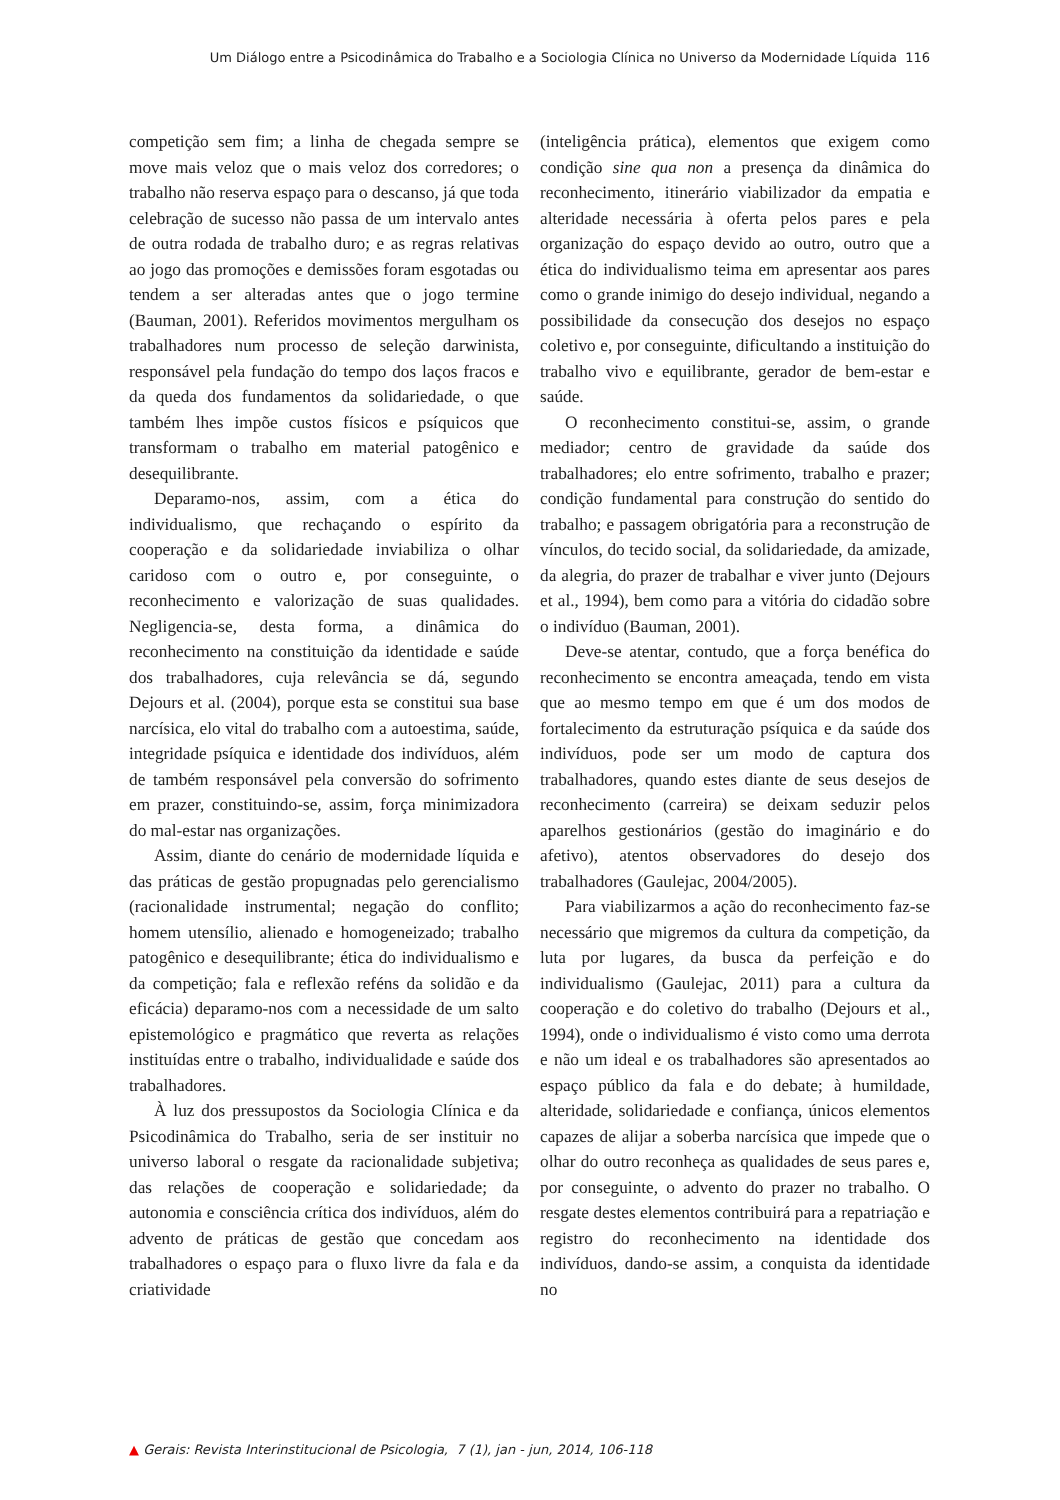Um Diálogo entre a Psicodinâmica do Trabalho e a Sociologia Clínica no Universo da Modernidade Líquida 116
competição sem fim; a linha de chegada sempre se move mais veloz que o mais veloz dos corredores; o trabalho não reserva espaço para o descanso, já que toda celebração de sucesso não passa de um intervalo antes de outra rodada de trabalho duro; e as regras relativas ao jogo das promoções e demissões foram esgotadas ou tendem a ser alteradas antes que o jogo termine (Bauman, 2001). Referidos movimentos mergulham os trabalhadores num processo de seleção darwinista, responsável pela fundação do tempo dos laços fracos e da queda dos fundamentos da solidariedade, o que também lhes impõe custos físicos e psíquicos que transformam o trabalho em material patogênico e desequilibrante.
Deparamo-nos, assim, com a ética do individualismo, que rechaçando o espírito da cooperação e da solidariedade inviabiliza o olhar caridoso com o outro e, por conseguinte, o reconhecimento e valorização de suas qualidades. Negligencia-se, desta forma, a dinâmica do reconhecimento na constituição da identidade e saúde dos trabalhadores, cuja relevância se dá, segundo Dejours et al. (2004), porque esta se constitui sua base narcísica, elo vital do trabalho com a autoestima, saúde, integridade psíquica e identidade dos indivíduos, além de também responsável pela conversão do sofrimento em prazer, constituindo-se, assim, força minimizadora do mal-estar nas organizações.
Assim, diante do cenário de modernidade líquida e das práticas de gestão propugnadas pelo gerencialismo (racionalidade instrumental; negação do conflito; homem utensílio, alienado e homogeneizado; trabalho patogênico e desequilibrante; ética do individualismo e da competição; fala e reflexão reféns da solidão e da eficácia) deparamo-nos com a necessidade de um salto epistemológico e pragmático que reverta as relações instituídas entre o trabalho, individualidade e saúde dos trabalhadores.
À luz dos pressupostos da Sociologia Clínica e da Psicodinâmica do Trabalho, seria de ser instituir no universo laboral o resgate da racionalidade subjetiva; das relações de cooperação e solidariedade; da autonomia e consciência crítica dos indivíduos, além do advento de práticas de gestão que concedam aos trabalhadores o espaço para o fluxo livre da fala e da criatividade
(inteligência prática), elementos que exigem como condição sine qua non a presença da dinâmica do reconhecimento, itinerário viabilizador da empatia e alteridade necessária à oferta pelos pares e pela organização do espaço devido ao outro, outro que a ética do individualismo teima em apresentar aos pares como o grande inimigo do desejo individual, negando a possibilidade da consecução dos desejos no espaço coletivo e, por conseguinte, dificultando a instituição do trabalho vivo e equilibrante, gerador de bem-estar e saúde.
O reconhecimento constitui-se, assim, o grande mediador; centro de gravidade da saúde dos trabalhadores; elo entre sofrimento, trabalho e prazer; condição fundamental para construção do sentido do trabalho; e passagem obrigatória para a reconstrução de vínculos, do tecido social, da solidariedade, da amizade, da alegria, do prazer de trabalhar e viver junto (Dejours et al., 1994), bem como para a vitória do cidadão sobre o indivíduo (Bauman, 2001).
Deve-se atentar, contudo, que a força benéfica do reconhecimento se encontra ameaçada, tendo em vista que ao mesmo tempo em que é um dos modos de fortalecimento da estruturação psíquica e da saúde dos indivíduos, pode ser um modo de captura dos trabalhadores, quando estes diante de seus desejos de reconhecimento (carreira) se deixam seduzir pelos aparelhos gestionários (gestão do imaginário e do afetivo), atentos observadores do desejo dos trabalhadores (Gaulejac, 2004/2005).
Para viabilizarmos a ação do reconhecimento faz-se necessário que migremos da cultura da competição, da luta por lugares, da busca da perfeição e do individualismo (Gaulejac, 2011) para a cultura da cooperação e do coletivo do trabalho (Dejours et al., 1994), onde o individualismo é visto como uma derrota e não um ideal e os trabalhadores são apresentados ao espaço público da fala e do debate; à humildade, alteridade, solidariedade e confiança, únicos elementos capazes de alijar a soberba narcísica que impede que o olhar do outro reconheça as qualidades de seus pares e, por conseguinte, o advento do prazer no trabalho. O resgate destes elementos contribuirá para a repatriação e registro do reconhecimento na identidade dos indivíduos, dando-se assim, a conquista da identidade no
▲ Gerais: Revista Interinstitucional de Psicologia, 7 (1), jan - jun, 2014, 106-118